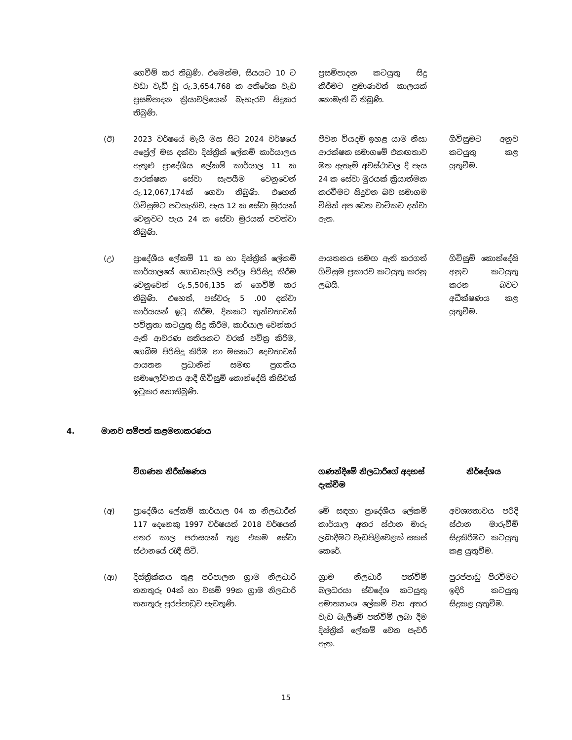| | ගෙවීම් කර තිබුණි. එමෙන්ම, සියයට 10 ට වඩා වැඩි වූ රු.3,654,768 ක අතිරේක වැඩ ප්‍රසම්පාදන ක්‍රියාවලියෙන් බැහැරව සිදුකර තිබුණි. | ප්‍රසම්පාදන කටයුතු සිදු කිරීමට ප්‍රමාණවත් කාලයක් නොමැති වී තිබුණි. | |
| (ඊ) | 2023 වර්ෂයේ මැයි මස සිට 2024 වර්ෂයේ අප්‍රේල් මස දක්වා දිස්ත්‍රික් ලේකම් කාර්යාලය ඇතුළු ප්‍රාදේශීය ලේකම් කාර්යාල 11 ක ආරක්ෂක සේවා සැපයීම වෙනුවෙන් රු.12,067,174ක් ගෙවා තිබුණි. එහෙත් ගිවිසුමට පටහැනිව, පැය 12 ක සේවා මුරයක් වෙනුවට පැය 24 ක සේවා මුරයක් පවත්වා තිබුණි. | ජීවන වියදම් ඉහළ යාම නිසා ආරක්ෂක සමාගමේ එකඟතාව මත ඇතැම් අවස්ථාවල දී පැය 24 ක සේවා මුරයක් ක්‍රියාත්මක කරවීමට සිදුවන බව සමාගම විසින් අප වෙත වාචිකව දන්වා ඇත. | ගිවිසුමට අනුව කටයුතු කළ යුතුවීම. |
| (උ) | ප්‍රාදේශීය ලේකම් 11 ක හා දිස්ත්‍රික් ලේකම් කාර්යාලයේ ගොඩනැගිලි පරිශ්‍ර පිරිසිදු කිරීම වෙනුවෙන් රු.5,506,135 ක් ගෙවීම් කර තිබුණි. එහෙත්, පස්වරු 5 .00 දක්වා කාර්යයන් ඉටු කිරීම, දිනකට තුන්වතාවක් පවිත්‍රතා කටයුතු සිදු කිරීම, කාර්යාල වෙන්කර ඇති ආවරණ සතියකට වරක් පවිත්‍ර කිරීම, ගෙබිම පිරිසිදු කිරීම හා මසකට දෙවතාවක් ආයතන ප්‍රධානින් සමඟ ප්‍රගතිය සමාලෝචනය ආදී ගිවිසුම් කොන්දේසි කිසිවක් ඉටුකර නොතිබුණි. | ආයතනය සමඟ ඇති කරගත් ගිවිසුම ප්‍රකාරව කටයුතු කරනු ලබයි. | ගිවිසුම් කොන්දේසි අනුව කටයුතු කරන බවට අධීක්ෂණය කළ යුතුවීම. |
4. මානව සම්පත් කළමනාකරණය
| | විගණන නිරීක්ෂණය | ගණන්දීමේ නිලධාරීගේ අදහස් දැක්වීම | නිර්දේශය |
| --- | --- | --- | --- |
| (අ) | ප්‍රාදේශීය ලේකම් කාර්යාල 04 ක නිලධාරීන් 117 දෙනෙකු 1997 වර්ෂයත් 2018 වර්ෂයත් අතර කාල පරාසයක් තුළ එකම සේවා ස්ථානයේ රැඳී සිටී. | මේ සඳහා ප්‍රාදේශීය ලේකම් කාර්යාල අතර ස්ථාන මාරු ලබාදීමට වැඩපිළිවෙළක් සකස් කෙරේ. | අවශ්‍යතාවය පරිදි ස්ථාන මාරුවීම් සිදුකිරීමට කටයුතු කළ යුතුවීම. |
| (ආ) | දිස්ත්‍රික්කය තුළ පරිපාලන ග්‍රාම නිලධාරි තනතුරු 04ක් හා වසම් 99ක ග්‍රාම නිලධාරි තනතුරු පුරප්පාඩුව පැවතුණි. | ග්‍රාම නිලධාරී පත්වීම් බලධරයා ස්වදේශ කටයුතු අමාත්‍යාංශ ලේකම් වන අතර වැඩ බැලීමේ පත්වීම් ලබා දීම දිස්ත්‍රික් ලේකම් වෙත පැවරී ඇත. | පුරප්පාඩු පිරවීමට ඉදිරි කටයුතු සිදුකළ යුතුවීම. |
15